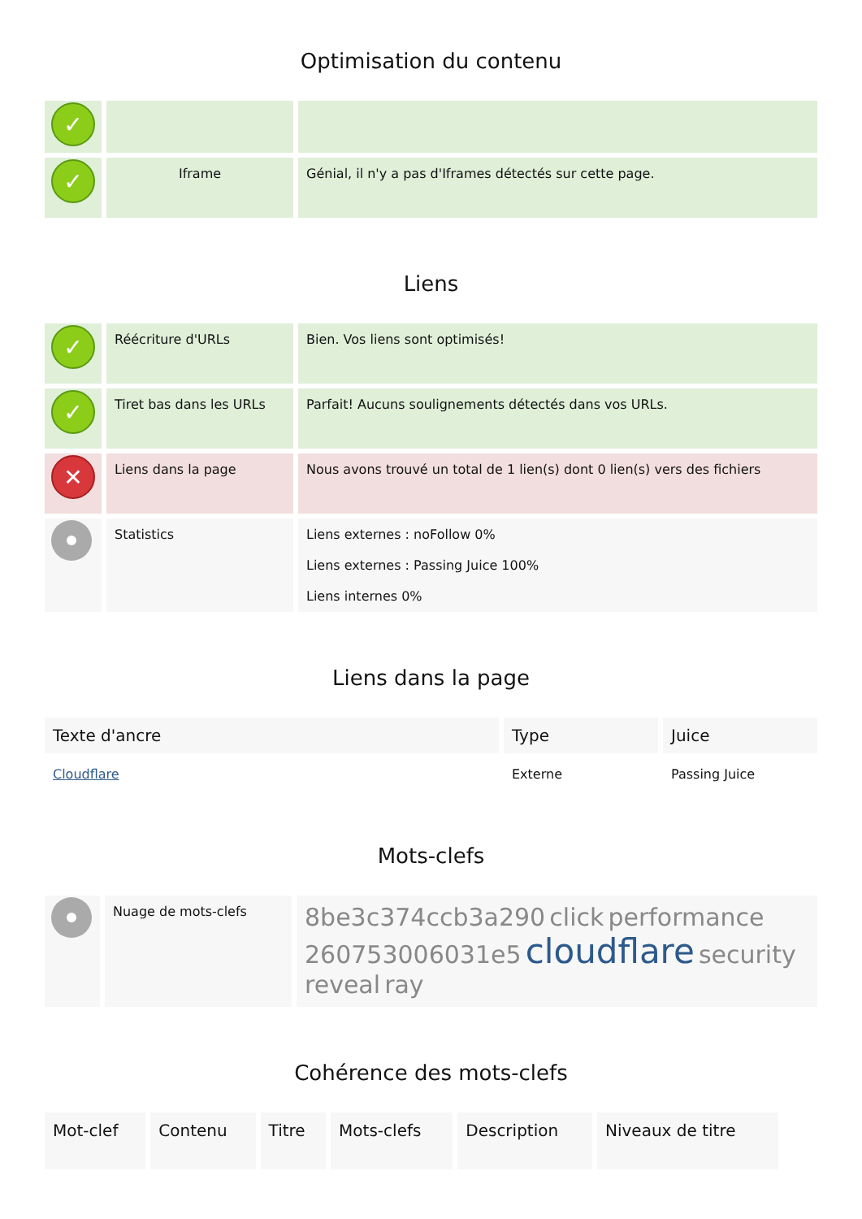Optimisation du contenu
| ✓ | | |
| ✓ | Iframe | Génial, il n'y a pas d'Iframes détectés sur cette page. |
Liens
| ✓ | Réécriture d'URLs | Bien. Vos liens sont optimisés! |
| ✓ | Tiret bas dans les URLs | Parfait! Aucuns soulignements détectés dans vos URLs. |
| ✕ | Liens dans la page | Nous avons trouvé un total de 1 lien(s) dont 0 lien(s) vers des fichiers |
| | Statistics | Liens externes : noFollow 0% Liens externes : Passing Juice 100% Liens internes 0% |
Liens dans la page
| Texte d'ancre | Type | Juice |
| --- | --- | --- |
| Cloudflare | Externe | Passing Juice |
Mots-clefs
| | Nuage de mots-clefs | 8be3c374ccb3a290 click performance 260753006031e5 cloudflare security reveal ray |
Cohérence des mots-clefs
| Mot-clef | Contenu | Titre | Mots-clefs | Description | Niveaux de titre |
| --- | --- | --- | --- | --- | --- |